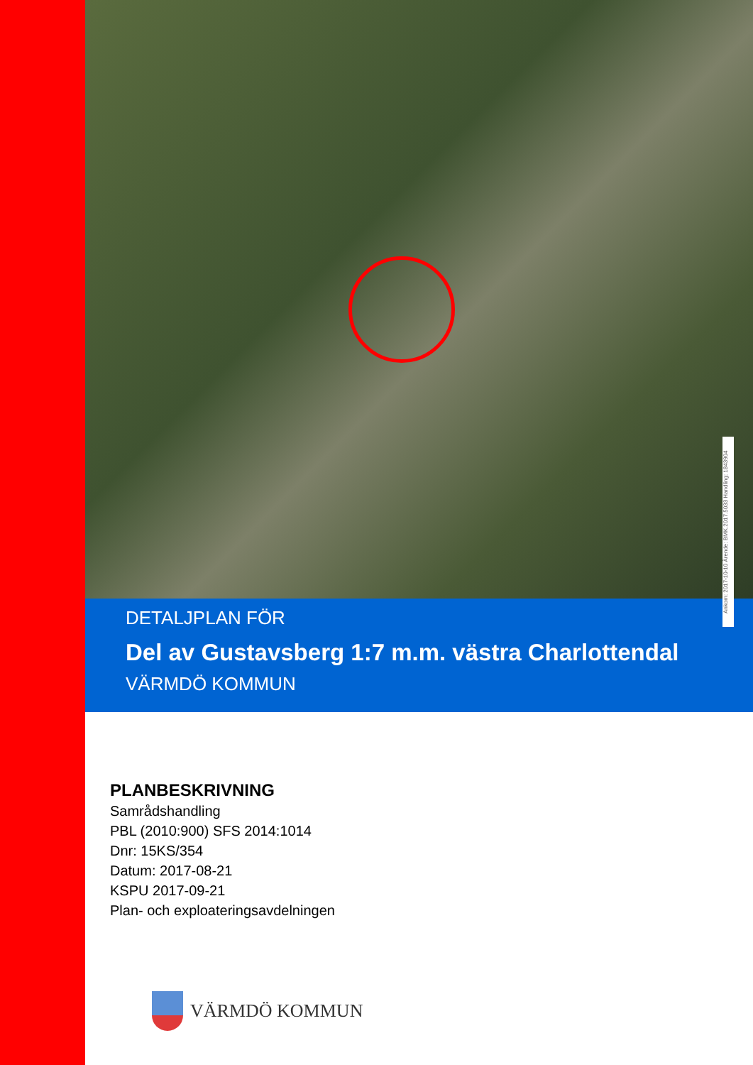Ankom: 2017-10-10 Ärende: BMK.2017.5033 Handling: 1843904
DETALJPLAN FÖR
Del av Gustavsberg 1:7 m.m. västra Charlottendal
VÄRMDÖ KOMMUN
PLANBESKRIVNING
Samrådshandling
PBL (2010:900) SFS 2014:1014
Dnr: 15KS/354
Datum: 2017-08-21
KSPU 2017-09-21
Plan- och exploateringsavdelningen
VÄRMDÖ KOMMUN